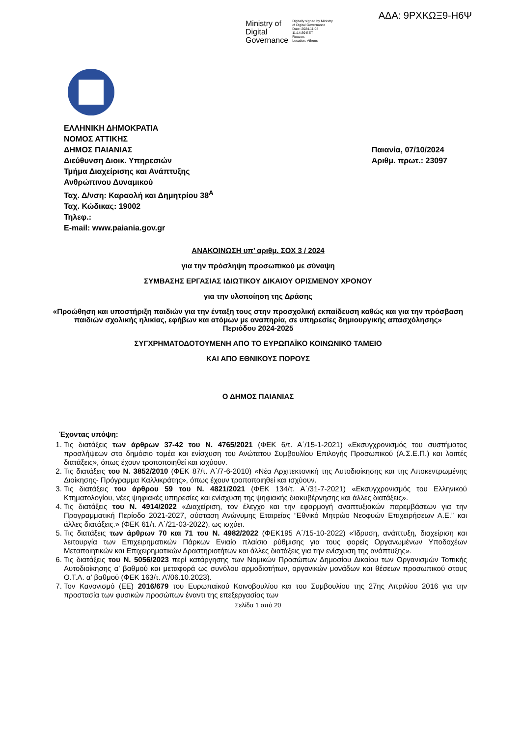ΑΔΑ: 9ΡΧΚΩΞ9-Η6Ψ
Ministry of
Digital
Governance
Digitally signed by Ministry
of Digital Governance
Date: 2024.11.08
11:14:39 EET
Reason:
Location: Athens
ΕΛΛΗΝΙΚΗ ΔΗΜΟΚΡΑΤΙΑ
ΝΟΜΟΣ ΑΤΤΙΚΗΣ
ΔΗΜΟΣ ΠΑΙΑΝΙΑΣ
Διεύθυνση Διοικ. Υπηρεσιών
Τμήμα Διαχείρισης και Ανάπτυξης
Ανθρώπινου Δυναμικού
Ταχ. Δ/νση: Καραολή και Δημητρίου 38<sup>Α</sup>
Ταχ. Κώδικας: 19002
Τηλεφ.:
E-mail: www.paiania.gov.gr
Παιανία, 07/10/2024
Αριθμ. πρωτ.: 23097
ΑΝΑΚΟΙΝΩΣΗ υπ’ αριθμ. ΣΟΧ 3 / 2024
για την πρόσληψη προσωπικού με σύναψη
ΣΥΜΒΑΣΗΣ ΕΡΓΑΣΙΑΣ ΙΔΙΩΤΙΚΟΥ ΔΙΚΑΙΟΥ ΟΡΙΣΜΕΝΟΥ ΧΡΟΝΟΥ
για την υλοποίηση της Δράσης
«Προώθηση και υποστήριξη παιδιών για την ένταξη τους στην προσχολική εκπαίδευση καθώς και για την πρόσβαση παιδιών σχολικής ηλικίας, εφήβων και ατόμων με αναπηρία, σε υπηρεσίες δημιουργικής απασχόλησης»
Περιόδου 2024-2025
ΣΥΓΧΡΗΜΑΤΟΔΟΤΟΥΜΕΝΗ ΑΠΟ ΤΟ ΕΥΡΩΠΑΪΚΟ ΚΟΙΝΩΝΙΚΟ ΤΑΜΕΙΟ
ΚΑΙ ΑΠΟ ΕΘΝΙΚΟΥΣ ΠΟΡΟΥΣ
Ο ΔΗΜΟΣ ΠΑΙΑΝΙΑΣ
Έχοντας υπόψη:
1. Τις διατάξεις των άρθρων 37-42 του Ν. 4765/2021 (ΦΕΚ 6/τ. Α΄/15-1-2021) «Εκσυγχρονισμός του συστήματος προσλήψεων στο δημόσιο τομέα και ενίσχυση του Ανώτατου Συμβουλίου Επιλογής Προσωπικού (Α.Σ.Ε.Π.) και λοιπές διατάξεις», όπως έχουν τροποποιηθεί και ισχύουν.
2. Τις διατάξεις του Ν. 3852/2010 (ΦΕΚ 87/τ. Α΄/7-6-2010) «Νέα Αρχιτεκτονική της Αυτοδιοίκησης και της Αποκεντρωμένης Διοίκησης- Πρόγραμμα Καλλικράτης», όπως έχουν τροποποιηθεί και ισχύουν.
3. Τις διατάξεις του άρθρου 59 του Ν. 4821/2021 (ΦΕΚ 134/τ. Α΄/31-7-2021) «Εκσυγχρονισμός του Ελληνικού Κτηματολογίου, νέες ψηφιακές υπηρεσίες και ενίσχυση της ψηφιακής διακυβέρνησης και άλλες διατάξεις».
4. Τις διατάξεις του Ν. 4914/2022 «Διαχείριση, τον έλεγχο και την εφαρμογή αναπτυξιακών παρεμβάσεων για την Προγραμματική Περίοδο 2021-2027, σύσταση Ανώνυμης Εταιρείας “Εθνικό Μητρώο Νεοφυών Επιχειρήσεων Α.Ε.” και άλλες διατάξεις.» (ΦΕΚ 61/τ. Α΄/21-03-2022), ως ισχύει.
5. Τις διατάξεις των άρθρων 70 και 71 του Ν. 4982/2022 (ΦΕΚ195 Α΄/15-10-2022) «Ίδρυση, ανάπτυξη, διαχείριση και λειτουργία των Επιχειρηματικών Πάρκων Ενιαίο πλαίσιο ρύθμισης για τους φορείς Οργανωμένων Υποδοχέων Μεταποιητικών και Επιχειρηματικών Δραστηριοτήτων και άλλες διατάξεις για την ενίσχυση της ανάπτυξης».
6. Τις διατάξεις του Ν. 5056/2023 περί κατάργησης των Νομικών Προσώπων Δημοσίου Δικαίου των Οργανισμών Τοπικής Αυτοδιοίκησης α’ βαθμού και μεταφορά ως συνόλου αρμοδιοτήτων, οργανικών μονάδων και θέσεων προσωπικού στους Ο.Τ.Α. α’ βαθμού (ΦΕΚ 163/τ. Α’/06.10.2023).
7. Τον Κανονισμό (ΕΕ) 2016/679 του Ευρωπαϊκού Κοινοβουλίου και του Συμβουλίου της 27ης Απριλίου 2016 για την προστασία των φυσικών προσώπων έναντι της επεξεργασίας των
Σελίδα 1 από 20